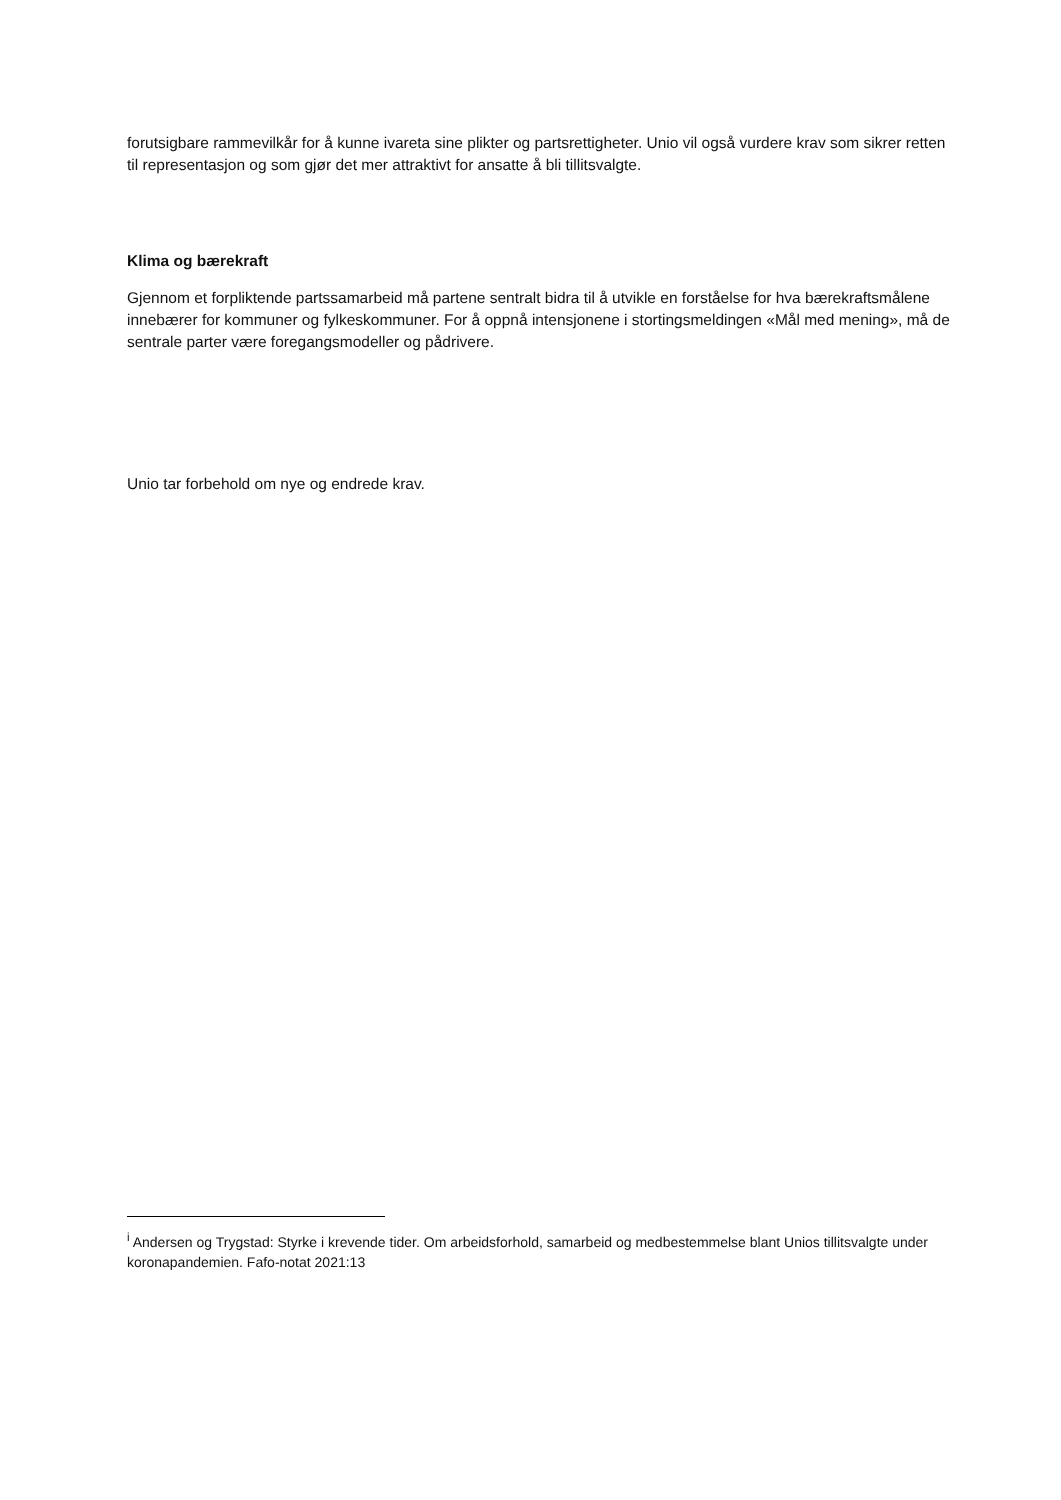forutsigbare rammevilkår for å kunne ivareta sine plikter og partsrettigheter. Unio vil også vurdere krav som sikrer retten til representasjon og som gjør det mer attraktivt for ansatte å bli tillitsvalgte.
Klima og bærekraft
Gjennom et forpliktende partssamarbeid må partene sentralt bidra til å utvikle en forståelse for hva bærekraftsmålene innebærer for kommuner og fylkeskommuner. For å oppnå intensjonene i stortingsmeldingen «Mål med mening», må de sentrale parter være foregangsmodeller og pådrivere.
Unio tar forbehold om nye og endrede krav.
<sup>i</sup> Andersen og Trygstad: Styrke i krevende tider. Om arbeidsforhold, samarbeid og medbestemmelse blant Unios tillitsvalgte under koronapandemien. Fafo-notat 2021:13